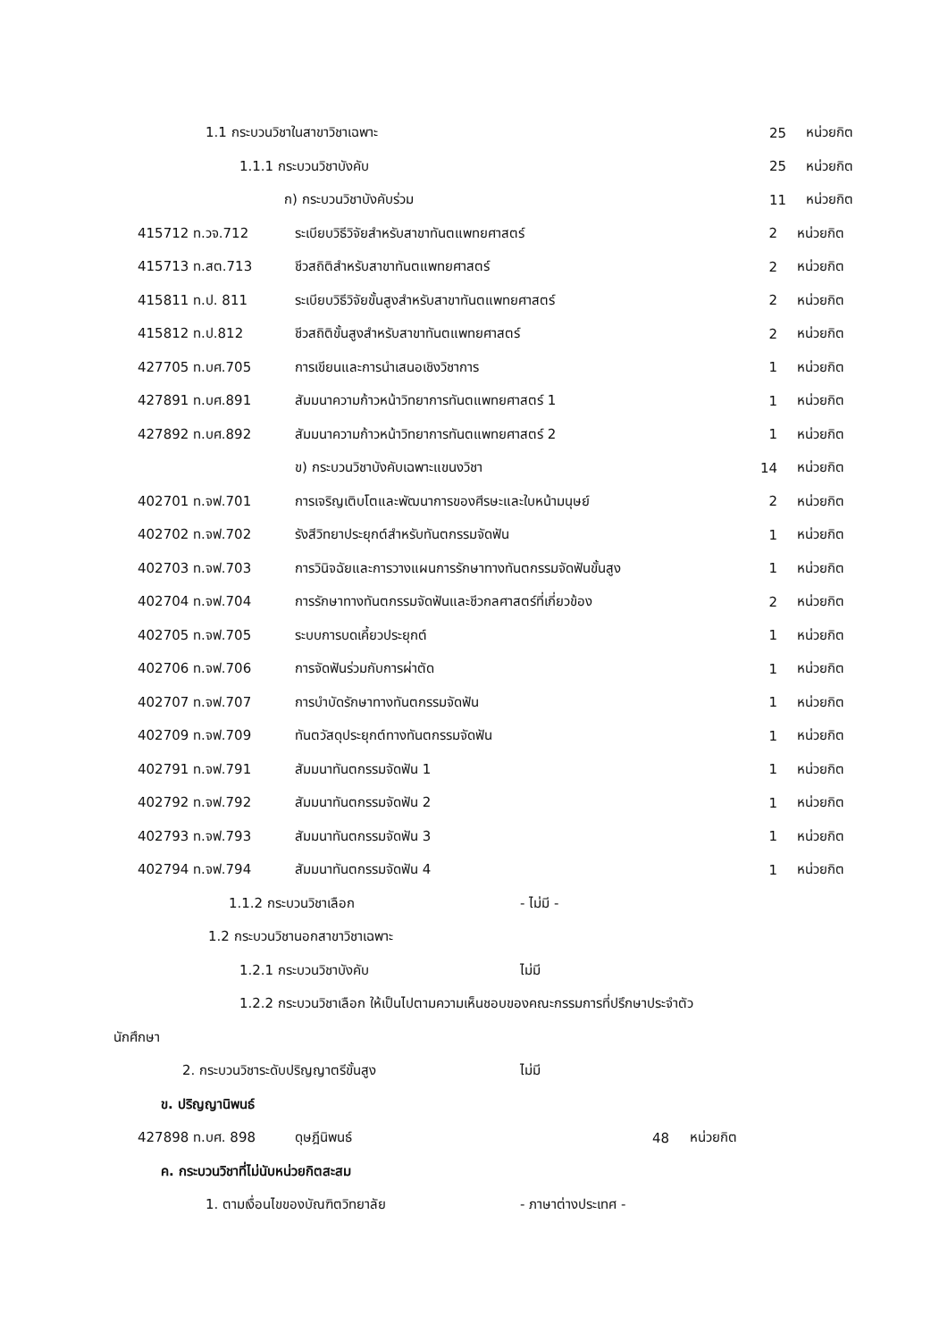1.1 กระบวนวิชาในสาขาวิชาเฉพาะ 25 หน่วยกิต
1.1.1 กระบวนวิชาบังคับ 25 หน่วยกิต
ก) กระบวนวิชาบังคับร่วม 11 หน่วยกิต
| 415712 ท.วจ.712 | ระเบียบวิธีวิจัยสำหรับสาขาทันตแพทยศาสตร์ | 2 | หน่วยกิต |
| 415713 ท.สต.713 | ชีวสถิติสำหรับสาขาทันตแพทยศาสตร์ | 2 | หน่วยกิต |
| 415811 ท.ป. 811 | ระเบียบวิธีวิจัยขั้นสูงสำหรับสาขาทันตแพทยศาสตร์ | 2 | หน่วยกิต |
| 415812 ท.ป.812 | ชีวสถิติขั้นสูงสำหรับสาขาทันตแพทยศาสตร์ | 2 | หน่วยกิต |
| 427705 ท.บศ.705 | การเขียนและการนำเสนอเชิงวิชาการ | 1 | หน่วยกิต |
| 427891 ท.บศ.891 | สัมมนาความก้าวหน้าวิทยาการทันตแพทยศาสตร์ 1 | 1 | หน่วยกิต |
| 427892 ท.บศ.892 | สัมมนาความก้าวหน้าวิทยาการทันตแพทยศาสตร์ 2 | 1 | หน่วยกิต |
| | ข) กระบวนวิชาบังคับเฉพาะแขนงวิชา | 14 | หน่วยกิต |
| 402701 ท.จฟ.701 | การเจริญเติบโตและพัฒนาการของศีรษะและใบหน้ามนุษย์ | 2 | หน่วยกิต |
| 402702 ท.จฟ.702 | รังสีวิทยาประยุกต์สำหรับทันตกรรมจัดฟัน | 1 | หน่วยกิต |
| 402703 ท.จฟ.703 | การวินิจฉัยและการวางแผนการรักษาทางทันตกรรมจัดฟันขั้นสูง | 1 | หน่วยกิต |
| 402704 ท.จฟ.704 | การรักษาทางทันตกรรมจัดฟันและชีวกลศาสตร์ที่เกี่ยวข้อง | 2 | หน่วยกิต |
| 402705 ท.จฟ.705 | ระบบการบดเคี้ยวประยุกต์ | 1 | หน่วยกิต |
| 402706 ท.จฟ.706 | การจัดฟันร่วมกับการผ่าตัด | 1 | หน่วยกิต |
| 402707 ท.จฟ.707 | การบำบัดรักษาทางทันตกรรมจัดฟัน | 1 | หน่วยกิต |
| 402709 ท.จฟ.709 | ทันตวัสดุประยุกต์ทางทันตกรรมจัดฟัน | 1 | หน่วยกิต |
| 402791 ท.จฟ.791 | สัมมนาทันตกรรมจัดฟัน 1 | 1 | หน่วยกิต |
| 402792 ท.จฟ.792 | สัมมนาทันตกรรมจัดฟัน 2 | 1 | หน่วยกิต |
| 402793 ท.จฟ.793 | สัมมนาทันตกรรมจัดฟัน 3 | 1 | หน่วยกิต |
| 402794 ท.จฟ.794 | สัมมนาทันตกรรมจัดฟัน 4 | 1 | หน่วยกิต |
1.1.2 กระบวนวิชาเลือก - ไม่มี -
1.2 กระบวนวิชานอกสาขาวิชาเฉพาะ
1.2.1 กระบวนวิชาบังคับ ไม่มี
1.2.2 กระบวนวิชาเลือก ให้เป็นไปตามความเห็นชอบของคณะกรรมการที่ปรึกษาประจำตัว
นักศึกษา
2. กระบวนวิชาระดับปริญญาตรีขั้นสูง ไม่มี
ข. ปริญญานิพนธ์
427898 ท.บศ. 898 ดุษฎีนิพนธ์ 48 หน่วยกิต
ค. กระบวนวิชาที่ไม่นับหน่วยกิตสะสม
1. ตามเงื่อนไขของบัณฑิตวิทยาลัย - ภาษาต่างประเทศ -